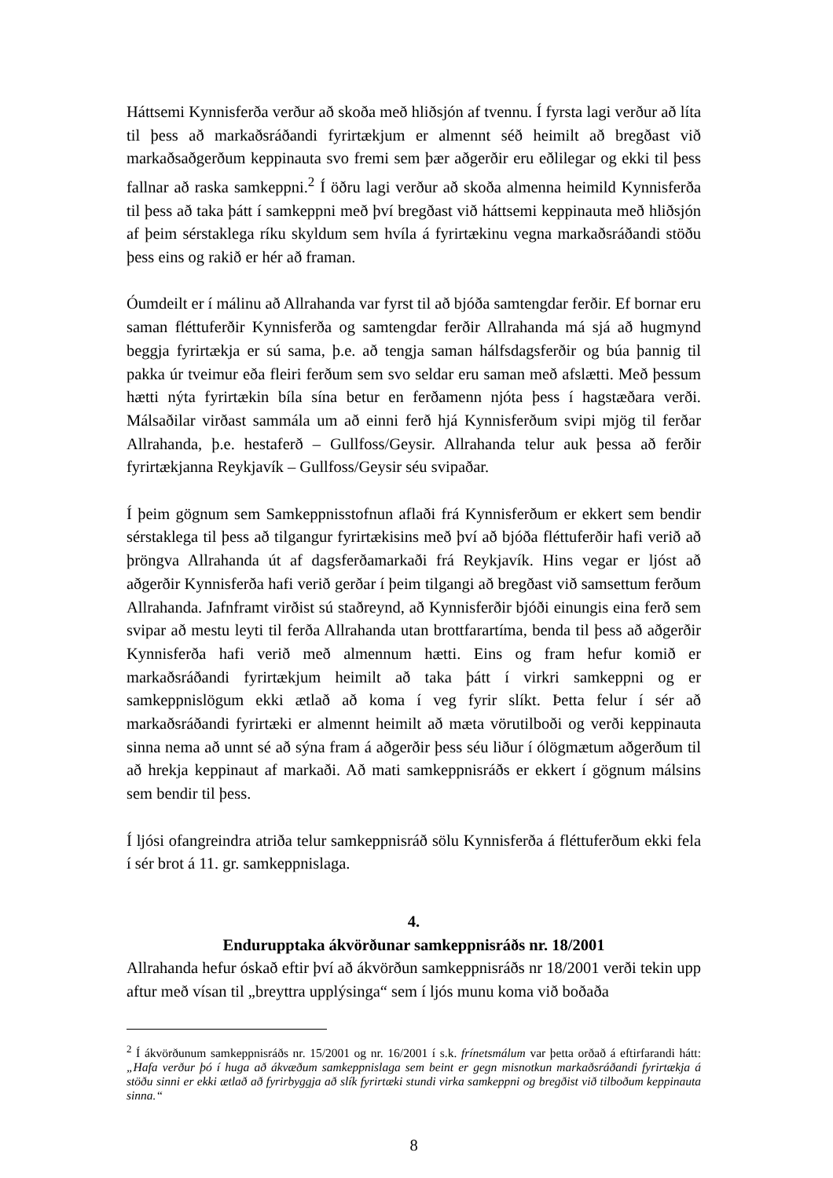Háttsemi Kynnisferða verður að skoða með hliðsjón af tvennu. Í fyrsta lagi verður að líta til þess að markaðsráðandi fyrirtækjum er almennt séð heimilt að bregðast við markaðsaðgerðum keppinauta svo fremi sem þær aðgerðir eru eðlilegar og ekki til þess fallnar að raska samkeppni.<sup>2</sup> Í öðru lagi verður að skoða almenna heimild Kynnisferða til þess að taka þátt í samkeppni með því bregðast við háttsemi keppinauta með hliðsjón af þeim sérstaklega ríku skyldum sem hvíla á fyrirtækinu vegna markaðsráðandi stöðu þess eins og rakið er hér að framan.
Óumdeilt er í málinu að Allrahanda var fyrst til að bjóða samtengdar ferðir. Ef bornar eru saman fléttuferðir Kynnisferða og samtengdar ferðir Allrahanda má sjá að hugmynd beggja fyrirtækja er sú sama, þ.e. að tengja saman hálfsdagsferðir og búa þannig til pakka úr tveimur eða fleiri ferðum sem svo seldar eru saman með afslætti. Með þessum hætti nýta fyrirtækin bíla sína betur en ferðamenn njóta þess í hagstæðara verði. Málsaðilar virðast sammála um að einni ferð hjá Kynnisferðum svipi mjög til ferðar Allrahanda, þ.e. hestaferð – Gullfoss/Geysir. Allrahanda telur auk þessa að ferðir fyrirtækjanna Reykjavík – Gullfoss/Geysir séu svipaðar.
Í þeim gögnum sem Samkeppnisstofnun aflaði frá Kynnisferðum er ekkert sem bendir sérstaklega til þess að tilgangur fyrirtækisins með því að bjóða fléttuferðir hafi verið að þröngva Allrahanda út af dagsferðamarkaði frá Reykjavík. Hins vegar er ljóst að aðgerðir Kynnisferða hafi verið gerðar í þeim tilgangi að bregðast við samsettum ferðum Allrahanda. Jafnframt virðist sú staðreynd, að Kynnisferðir bjóði einungis eina ferð sem svipar að mestu leyti til ferða Allrahanda utan brottfarartíma, benda til þess að aðgerðir Kynnisferða hafi verið með almennum hætti. Eins og fram hefur komið er markaðsráðandi fyrirtækjum heimilt að taka þátt í virkri samkeppni og er samkeppnislögum ekki ætlað að koma í veg fyrir slíkt. Þetta felur í sér að markaðsráðandi fyrirtæki er almennt heimilt að mæta vörutilboði og verði keppinauta sinna nema að unnt sé að sýna fram á aðgerðir þess séu liður í ólögmætum aðgerðum til að hrekja keppinaut af markaði. Að mati samkeppnisráðs er ekkert í gögnum málsins sem bendir til þess.
Í ljósi ofangreindra atriða telur samkeppnisráð sölu Kynnisferða á fléttuferðum ekki fela í sér brot á 11. gr. samkeppnislaga.
4.
Endurupptaka ákvörðunar samkeppnisráðs nr. 18/2001
Allrahanda hefur óskað eftir því að ákvörðun samkeppnisráðs nr 18/2001 verði tekin upp aftur með vísan til „breyttra upplýsinga“ sem í ljós munu koma við boðaða
<sup>2</sup> Í ákvörðunum samkeppnisráðs nr. 15/2001 og nr. 16/2001 í s.k. frínetsmálum var þetta orðað á eftirfarandi hátt: „Hafa verður þó í huga að ákvæðum samkeppnislaga sem beint er gegn misnotkun markaðsráðandi fyrirtækja á stöðu sinni er ekki ætlað að fyrirbyggja að slík fyrirtæki stundi virka samkeppni og bregðist við tilboðum keppinauta sinna.“
8